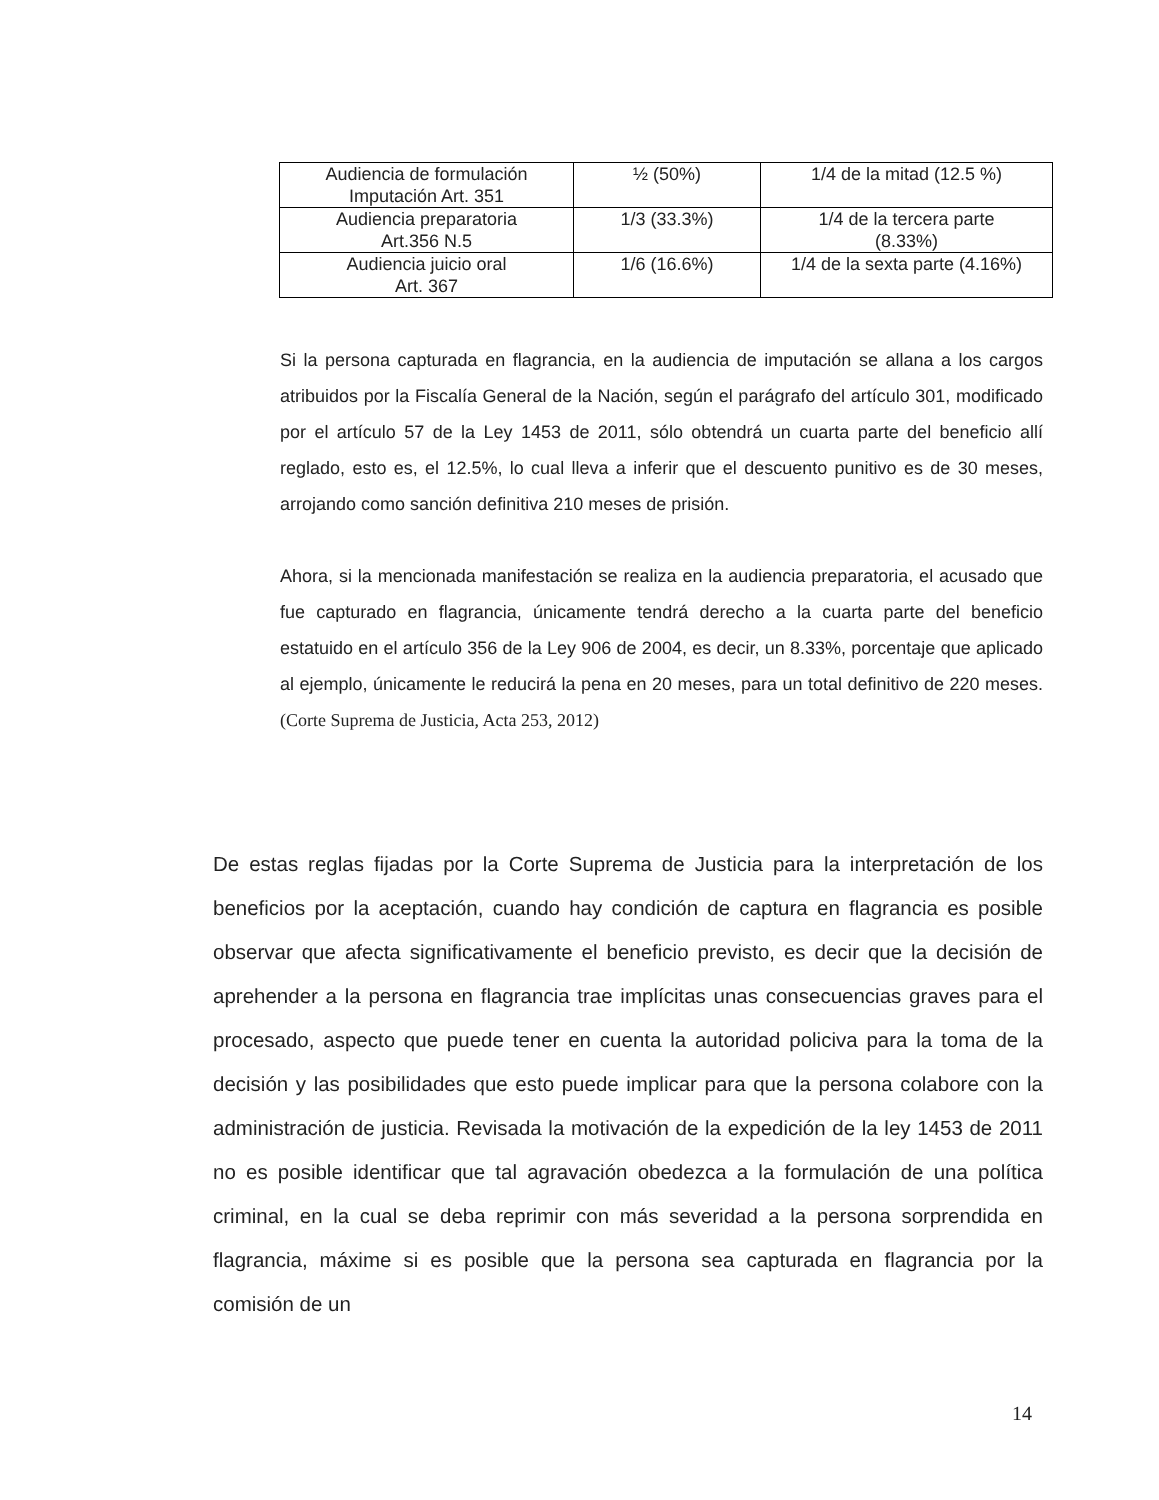| Audiencia de formulación Imputación Art. 351 | ½ (50%) | 1/4 de la mitad (12.5 %) |
| Audiencia preparatoria Art.356 N.5 | 1/3 (33.3%) | 1/4 de la tercera parte (8.33%) |
| Audiencia juicio oral Art. 367 | 1/6 (16.6%) | 1/4 de la sexta parte (4.16%) |
Si la persona capturada en flagrancia, en la audiencia de imputación se allana a los cargos atribuidos por la Fiscalía General de la Nación, según el parágrafo del artículo 301, modificado por el artículo 57 de la Ley 1453 de 2011, sólo obtendrá un cuarta parte del beneficio allí reglado, esto es, el 12.5%, lo cual lleva a inferir que el descuento punitivo es de 30 meses, arrojando como sanción definitiva 210 meses de prisión.
Ahora, si la mencionada manifestación se realiza en la audiencia preparatoria, el acusado que fue capturado en flagrancia, únicamente tendrá derecho a la cuarta parte del beneficio estatuido en el artículo 356 de la Ley 906 de 2004, es decir, un 8.33%, porcentaje que aplicado al ejemplo, únicamente le reducirá la pena en 20 meses, para un total definitivo de 220 meses. (Corte Suprema de Justicia, Acta 253, 2012)
De estas reglas fijadas por la Corte Suprema de Justicia para la interpretación de los beneficios por la aceptación, cuando hay condición de captura en flagrancia es posible observar que afecta significativamente el beneficio previsto, es decir que la decisión de aprehender a la persona en flagrancia trae implícitas unas consecuencias graves para el procesado, aspecto que puede tener en cuenta la autoridad policiva para la toma de la decisión y las posibilidades que esto puede implicar para que la persona colabore con la administración de justicia. Revisada la motivación de la expedición de la ley 1453 de 2011 no es posible identificar que tal agravación obedezca a la formulación de una política criminal, en la cual se deba reprimir con más severidad a la persona sorprendida en flagrancia, máxime si es posible que la persona sea capturada en flagrancia por la comisión de un
14